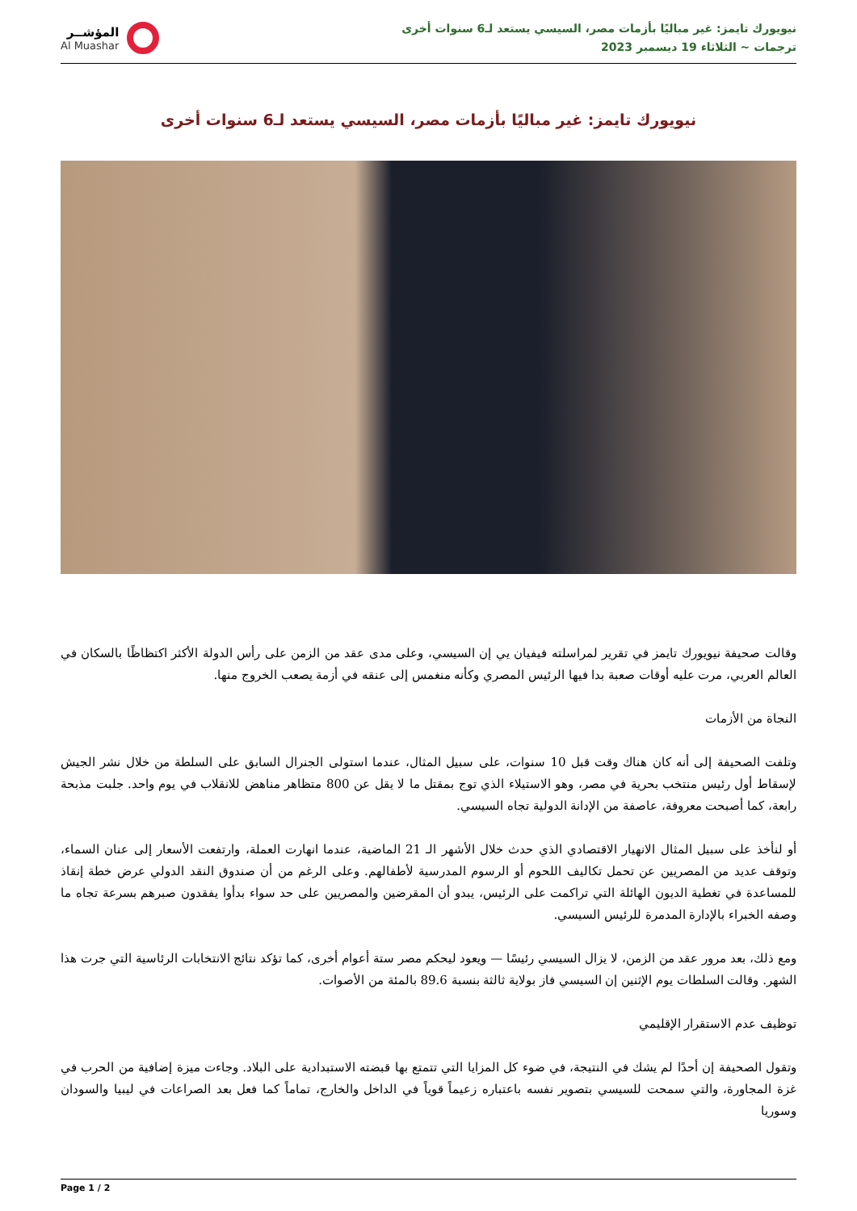نيويورك تايمز: غير مباليًا بأزمات مصر، السيسي يستعد لـ6 سنوات أخرى
ترجمات ~ الثلاثاء 19 ديسمبر 2023
المؤشــر
Al Muashar
نيويورك تايمز: غير مباليًا بأزمات مصر، السيسي يستعد لـ6 سنوات أخرى
وقالت صحيفة نيويورك تايمز في تقرير لمراسلته فيفيان يي إن السيسي، وعلى مدى عقد من الزمن على رأس الدولة الأكثر اكتظاظًا بالسكان في العالم العربي، مرت عليه أوقات صعبة بدا فيها الرئيس المصري وكأنه منغمس إلى عنقه في أزمة يصعب الخروج منها.
النجاة من الأزمات
وتلفت الصحيفة إلى أنه كان هناك وقت قبل 10 سنوات، على سبيل المثال، عندما استولى الجنرال السابق على السلطة من خلال نشر الجيش لإسقاط أول رئيس منتخب بحرية في مصر، وهو الاستيلاء الذي توج بمقتل ما لا يقل عن 800 متظاهر مناهض للانقلاب في يوم واحد. جلبت مذبحة رابعة، كما أصبحت معروفة، عاصفة من الإدانة الدولية تجاه السيسي.
أو لنأخذ على سبيل المثال الانهيار الاقتصادي الذي حدث خلال الأشهر الـ 21 الماضية، عندما انهارت العملة، وارتفعت الأسعار إلى عنان السماء، وتوقف عديد من المصريين عن تحمل تكاليف اللحوم أو الرسوم المدرسية لأطفالهم. وعلى الرغم من أن صندوق النقد الدولي عرض خطة إنقاذ للمساعدة في تغطية الديون الهائلة التي تراكمت على الرئيس، يبدو أن المقرضين والمصريين على حد سواء بدأوا يفقدون صبرهم بسرعة تجاه ما وصفه الخبراء بالإدارة المدمرة للرئيس السيسي.
ومع ذلك، بعد مرور عقد من الزمن، لا يزال السيسي رئيسًا — ويعود ليحكم مصر ستة أعوام أخرى، كما تؤكد نتائج الانتخابات الرئاسية التي جرت هذا الشهر. وقالت السلطات يوم الإثنين إن السيسي فاز بولاية ثالثة بنسبة 89.6 بالمئة من الأصوات.
توظيف عدم الاستقرار الإقليمي
وتقول الصحيفة إن أحدًا لم يشك في النتيجة، في ضوء كل المزايا التي تتمتع بها قبضته الاستبدادية على البلاد. وجاءت ميزة إضافية من الحرب في غزة المجاورة، والتي سمحت للسيسي بتصوير نفسه باعتباره زعيماً قوياً في الداخل والخارج، تماماً كما فعل بعد الصراعات في ليبيا والسودان وسوريا
Page 1 / 2